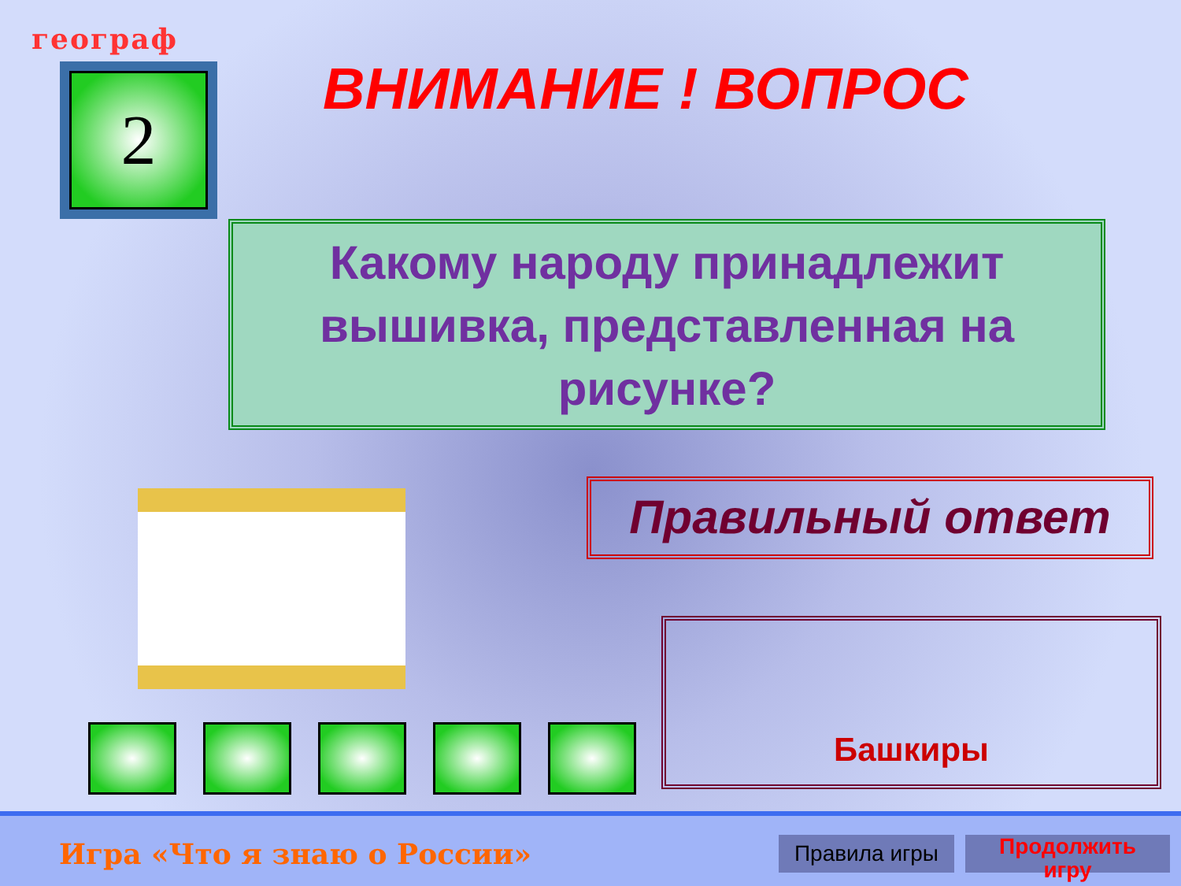географ
2 ВНИМАНИЕ ! ВОПРОС
Какому народу принадлежит вышивка, представленная на рисунке?
Правильный ответ
Башкиры
Игра «Что я знаю о России»
Правила игры
Продолжить игру